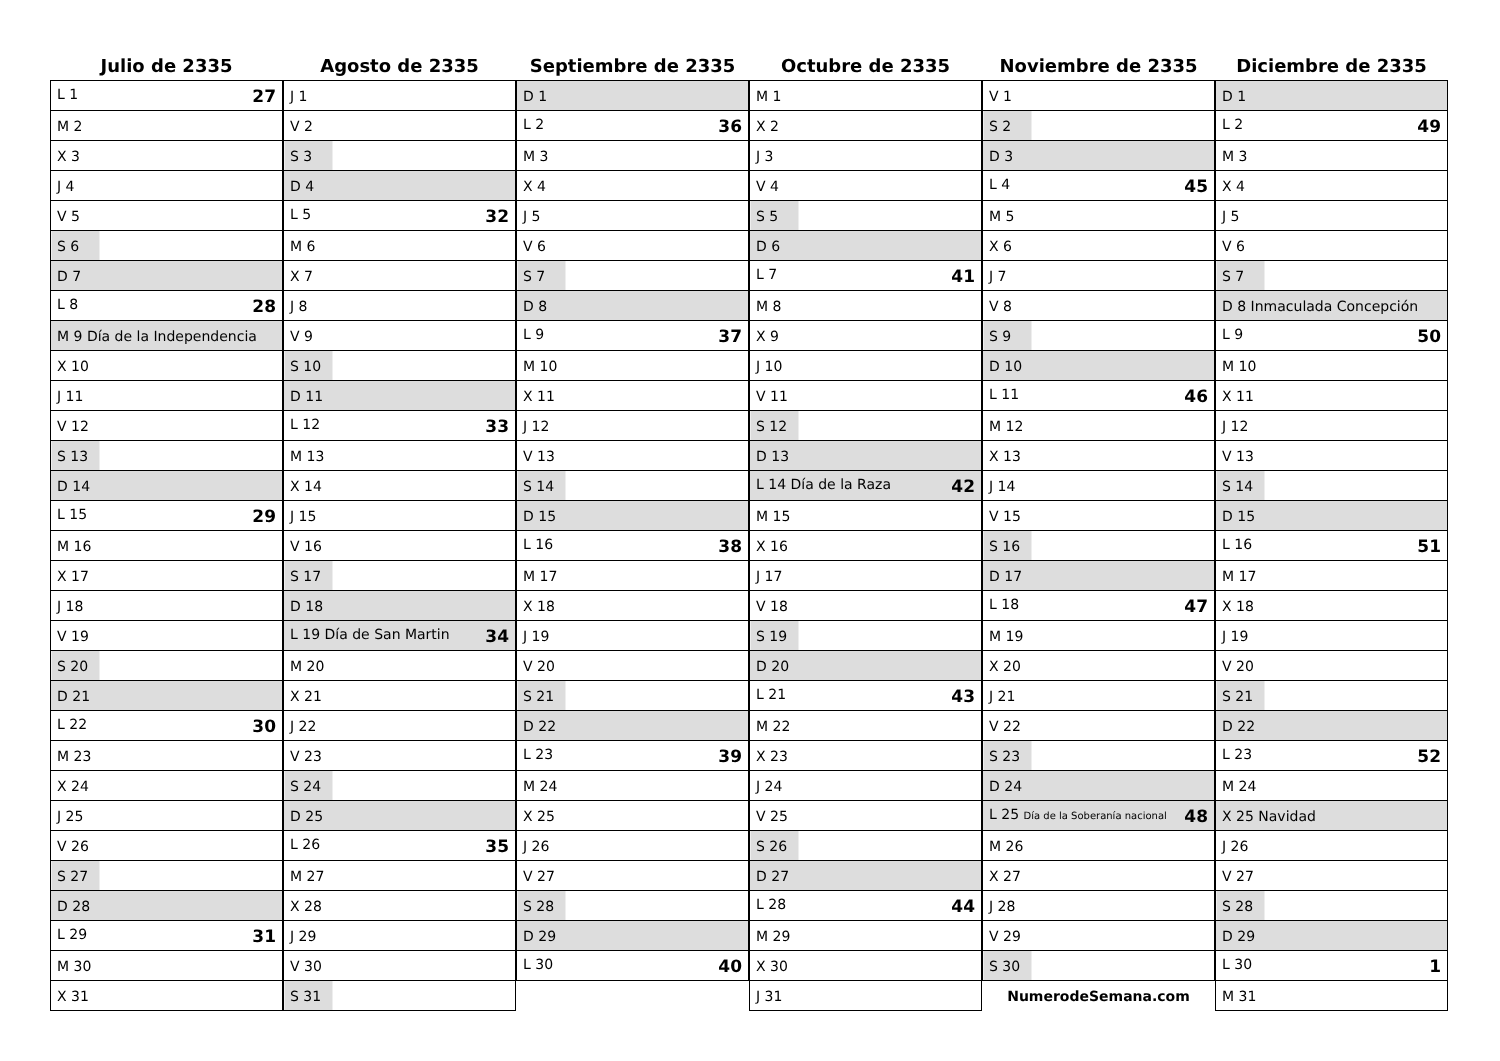Julio de 2335
| L 1 27 |
| M 2 |
| X 3 |
| J 4 |
| V 5 |
| S 6 |
| D 7 |
| L 8 28 |
| M 9 Día de la Independencia |
| X 10 |
| J 11 |
| V 12 |
| S 13 |
| D 14 |
| L 15 29 |
| M 16 |
| X 17 |
| J 18 |
| V 19 |
| S 20 |
| D 21 |
| L 22 30 |
| M 23 |
| X 24 |
| J 25 |
| V 26 |
| S 27 |
| D 28 |
| L 29 31 |
| M 30 |
| X 31 |
Agosto de 2335
| J 1 |
| V 2 |
| S 3 |
| D 4 |
| L 5 32 |
| M 6 |
| X 7 |
| J 8 |
| V 9 |
| S 10 |
| D 11 |
| L 12 33 |
| M 13 |
| X 14 |
| J 15 |
| V 16 |
| S 17 |
| D 18 |
| L 19 Día de San Martin 34 |
| M 20 |
| X 21 |
| J 22 |
| V 23 |
| S 24 |
| D 25 |
| L 26 35 |
| M 27 |
| X 28 |
| J 29 |
| V 30 |
| S 31 |
Septiembre de 2335
| D 1 |
| L 2 36 |
| M 3 |
| X 4 |
| J 5 |
| V 6 |
| S 7 |
| D 8 |
| L 9 37 |
| M 10 |
| X 11 |
| J 12 |
| V 13 |
| S 14 |
| D 15 |
| L 16 38 |
| M 17 |
| X 18 |
| J 19 |
| V 20 |
| S 21 |
| D 22 |
| L 23 39 |
| M 24 |
| X 25 |
| J 26 |
| V 27 |
| S 28 |
| D 29 |
| L 30 40 |
Octubre de 2335
| M 1 |
| X 2 |
| J 3 |
| V 4 |
| S 5 |
| D 6 |
| L 7 41 |
| M 8 |
| X 9 |
| J 10 |
| V 11 |
| S 12 |
| D 13 |
| L 14 Día de la Raza 42 |
| M 15 |
| X 16 |
| J 17 |
| V 18 |
| S 19 |
| D 20 |
| L 21 43 |
| M 22 |
| X 23 |
| J 24 |
| V 25 |
| S 26 |
| D 27 |
| L 28 44 |
| M 29 |
| X 30 |
| J 31 |
Noviembre de 2335
| V 1 |
| S 2 |
| D 3 |
| L 4 45 |
| M 5 |
| X 6 |
| J 7 |
| V 8 |
| S 9 |
| D 10 |
| L 11 46 |
| M 12 |
| X 13 |
| J 14 |
| V 15 |
| S 16 |
| D 17 |
| L 18 47 |
| M 19 |
| X 20 |
| J 21 |
| V 22 |
| S 23 |
| D 24 |
| L 25 Día de la Soberanía nacional 48 |
| M 26 |
| X 27 |
| J 28 |
| V 29 |
| S 30 |
| NumerodeSemana.com |
Diciembre de 2335
| D 1 |
| L 2 49 |
| M 3 |
| X 4 |
| J 5 |
| V 6 |
| S 7 |
| D 8 Inmaculada Concepción |
| L 9 50 |
| M 10 |
| X 11 |
| J 12 |
| V 13 |
| S 14 |
| D 15 |
| L 16 51 |
| M 17 |
| X 18 |
| J 19 |
| V 20 |
| S 21 |
| D 22 |
| L 23 52 |
| M 24 |
| X 25 Navidad |
| J 26 |
| V 27 |
| S 28 |
| D 29 |
| L 30 1 |
| M 31 |